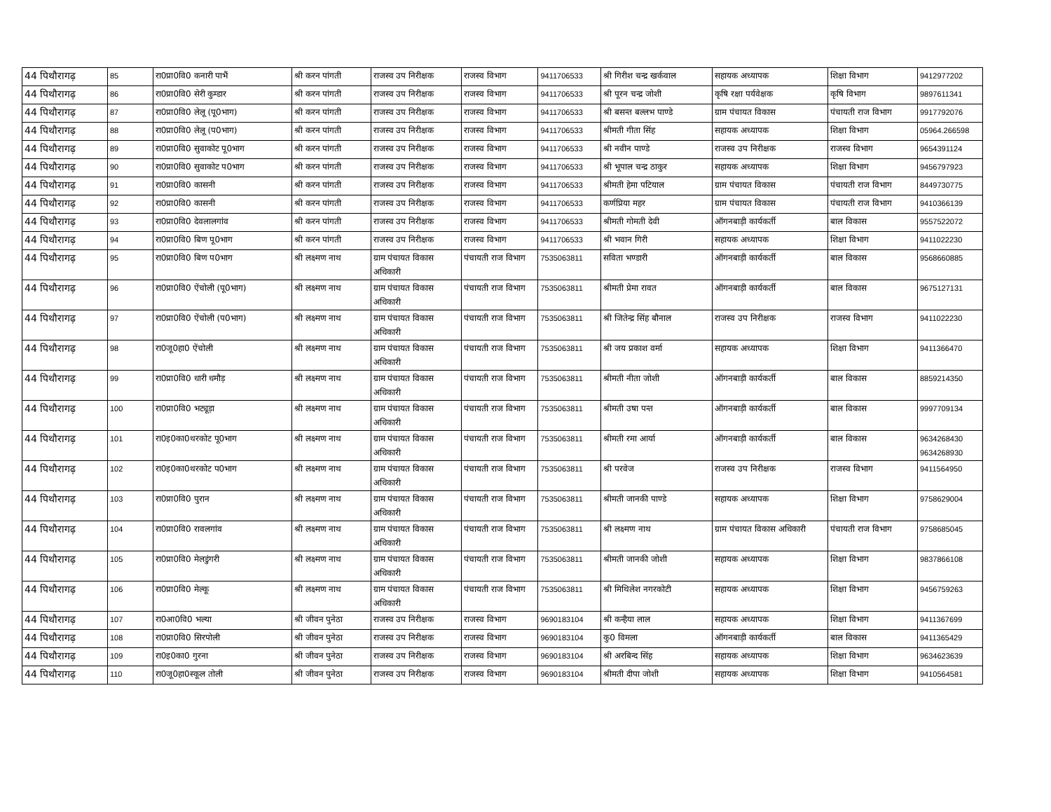| 44 पिथौरागढ़ | 85 | रा0प्रा0वि0 कनारी पाभैं | श्री करन पांगती | राजस्व उप निरीक्षक | राजस्व विभाग | 9411706533 | श्री गिरीश चन्द्र खर्कवाल | सहायक अध्यापक | शिक्षा विभाग | 9412977202 |
| 44 पिथौरागढ़ | 86 | रा0प्रा0वि0 सेरी कुम्डार | श्री करन पांगती | राजस्व उप निरीक्षक | राजस्व विभाग | 9411706533 | श्री पूरन चन्द्र जोशी | कृषि रक्षा पर्यवेक्षक | कृषि विभाग | 9897611341 |
| 44 पिथौरागढ़ | 87 | रा0प्रा0वि0 लेलू (पू0भाग) | श्री करन पांगती | राजस्व उप निरीक्षक | राजस्व विभाग | 9411706533 | श्री बसन्त बल्लभ पाण्डे | ग्राम पंचायत विकास | पंचायती राज विभाग | 9917792076 |
| 44 पिथौरागढ़ | 88 | रा0प्रा0वि0 लेलू (प0भाग) | श्री करन पांगती | राजस्व उप निरीक्षक | राजस्व विभाग | 9411706533 | श्रीमती गीता सिंह | सहायक अध्यापक | शिक्षा विभाग | 05964.266598 |
| 44 पिथौरागढ़ | 89 | रा0प्रा0वि0 सुवाकोट पू0भाग | श्री करन पांगती | राजस्व उप निरीक्षक | राजस्व विभाग | 9411706533 | श्री नवीन पाण्डे | राजस्व उप निरीक्षक | राजस्व विभाग | 9654391124 |
| 44 पिथौरागढ़ | 90 | रा0प्रा0वि0 सुवाकोट प0भाग | श्री करन पांगती | राजस्व उप निरीक्षक | राजस्व विभाग | 9411706533 | श्री भूपाल चन्द्र ठाकुर | सहायक अध्यापक | शिक्षा विभाग | 9456797923 |
| 44 पिथौरागढ़ | 91 | रा0प्रा0वि0 कासनी | श्री करन पांगती | राजस्व उप निरीक्षक | राजस्व विभाग | 9411706533 | श्रीमती हेमा पटियाल | ग्राम पंचायत विकास | पंचायती राज विभाग | 8449730775 |
| 44 पिथौरागढ़ | 92 | रा0प्रा0वि0 कासनी | श्री करन पांगती | राजस्व उप निरीक्षक | राजस्व विभाग | 9411706533 | कर्णप्रिया महर | ग्राम पंचायत विकास | पंचायती राज विभाग | 9410366139 |
| 44 पिथौरागढ़ | 93 | रा0प्रा0वि0 देवलालगांव | श्री करन पांगती | राजस्व उप निरीक्षक | राजस्व विभाग | 9411706533 | श्रीमती गोमती देवी | ऑगनबाड़ी कार्यकर्ती | बाल विकास | 9557522072 |
| 44 पिथौरागढ़ | 94 | रा0प्रा0वि0 बिण पू0भाग | श्री करन पांगती | राजस्व उप निरीक्षक | राजस्व विभाग | 9411706533 | श्री भवान गिरी | सहायक अध्यापक | शिक्षा विभाग | 9411022230 |
| 44 पिथौरागढ़ | 95 | रा0प्रा0वि0 बिण प0भाग | श्री लक्ष्मण नाथ | ग्राम पंचायत विकास अधिकारी | पंचायती राज विभाग | 7535063811 | सविता भण्डारी | ऑगनबाड़ी कार्यकर्ती | बाल विकास | 9568660885 |
| 44 पिथौरागढ़ | 96 | रा0प्रा0वि0 ऐंचोली (पू0भाग) | श्री लक्ष्मण नाथ | ग्राम पंचायत विकास अधिकारी | पंचायती राज विभाग | 7535063811 | श्रीमती प्रेमा रावत | ऑगनबाड़ी कार्यकर्ती | बाल विकास | 9675127131 |
| 44 पिथौरागढ़ | 97 | रा0प्रा0वि0 ऐंचोली (प0भाग) | श्री लक्ष्मण नाथ | ग्राम पंचायत विकास अधिकारी | पंचायती राज विभाग | 7535063811 | श्री जितेन्द्र सिंह बौनाल | राजस्व उप निरीक्षक | राजस्व विभाग | 9411022230 |
| 44 पिथौरागढ़ | 98 | रा0जू0हा0 ऐंचोली | श्री लक्ष्मण नाथ | ग्राम पंचायत विकास अधिकारी | पंचायती राज विभाग | 7535063811 | श्री जय प्रकाश वर्मा | सहायक अध्यापक | शिक्षा विभाग | 9411366470 |
| 44 पिथौरागढ़ | 99 | रा0प्रा0वि0 धारी धमौड़ | श्री लक्ष्मण नाथ | ग्राम पंचायत विकास अधिकारी | पंचायती राज विभाग | 7535063811 | श्रीमती नीता जोशी | ऑगनबाड़ी कार्यकर्ती | बाल विकास | 8859214350 |
| 44 पिथौरागढ़ | 100 | रा0प्रा0वि0 भट्यूड़ा | श्री लक्ष्मण नाथ | ग्राम पंचायत विकास अधिकारी | पंचायती राज विभाग | 7535063811 | श्रीमती उषा पन्त | ऑगनबाड़ी कार्यकर्ती | बाल विकास | 9997709134 |
| 44 पिथौरागढ़ | 101 | रा0इ0का0थरकोट पू0भाग | श्री लक्ष्मण नाथ | ग्राम पंचायत विकास अधिकारी | पंचायती राज विभाग | 7535063811 | श्रीमती रमा आर्या | ऑगनबाड़ी कार्यकर्ती | बाल विकास | 9634268430 9634268930 |
| 44 पिथौरागढ़ | 102 | रा0इ0का0थरकोट प0भाग | श्री लक्ष्मण नाथ | ग्राम पंचायत विकास अधिकारी | पंचायती राज विभाग | 7535063811 | श्री परवेज | राजस्व उप निरीक्षक | राजस्व विभाग | 9411564950 |
| 44 पिथौरागढ़ | 103 | रा0प्रा0वि0 पुरान | श्री लक्ष्मण नाथ | ग्राम पंचायत विकास अधिकारी | पंचायती राज विभाग | 7535063811 | श्रीमती जानकी पाण्डे | सहायक अध्यापक | शिक्षा विभाग | 9758629004 |
| 44 पिथौरागढ़ | 104 | रा0प्रा0वि0 रावलगांव | श्री लक्ष्मण नाथ | ग्राम पंचायत विकास अधिकारी | पंचायती राज विभाग | 7535063811 | श्री लक्ष्मण नाथ | ग्राम पंचायत विकास अधिकारी | पंचायती राज विभाग | 9758685045 |
| 44 पिथौरागढ़ | 105 | रा0प्रा0वि0 मेलडुंगरी | श्री लक्ष्मण नाथ | ग्राम पंचायत विकास अधिकारी | पंचायती राज विभाग | 7535063811 | श्रीमती जानकी जोशी | सहायक अध्यापक | शिक्षा विभाग | 9837866108 |
| 44 पिथौरागढ़ | 106 | रा0प्रा0वि0 मेल्कू | श्री लक्ष्मण नाथ | ग्राम पंचायत विकास अधिकारी | पंचायती राज विभाग | 7535063811 | श्री मिथिलेश नगरकोटी | सहायक अध्यापक | शिक्षा विभाग | 9456759263 |
| 44 पिथौरागढ़ | 107 | रा0आ0वि0 भल्या | श्री जीवन पुनेठा | राजस्व उप निरीक्षक | राजस्व विभाग | 9690183104 | श्री कन्हैया लाल | सहायक अध्यापक | शिक्षा विभाग | 9411367699 |
| 44 पिथौरागढ़ | 108 | रा0प्रा0वि0 सिरपोली | श्री जीवन पुनेठा | राजस्व उप निरीक्षक | राजस्व विभाग | 9690183104 | कु0 विमला | ऑगनबाड़ी कार्यकर्ती | बाल विकास | 9411365429 |
| 44 पिथौरागढ़ | 109 | रा0इ0का0 गुरना | श्री जीवन पुनेठा | राजस्व उप निरीक्षक | राजस्व विभाग | 9690183104 | श्री अरबिन्द सिंह | सहायक अध्यापक | शिक्षा विभाग | 9634623639 |
| 44 पिथौरागढ़ | 110 | रा0जू0हा0स्कूल तोली | श्री जीवन पुनेठा | राजस्व उप निरीक्षक | राजस्व विभाग | 9690183104 | श्रीमती दीपा जोशी | सहायक अध्यापक | शिक्षा विभाग | 9410564581 |